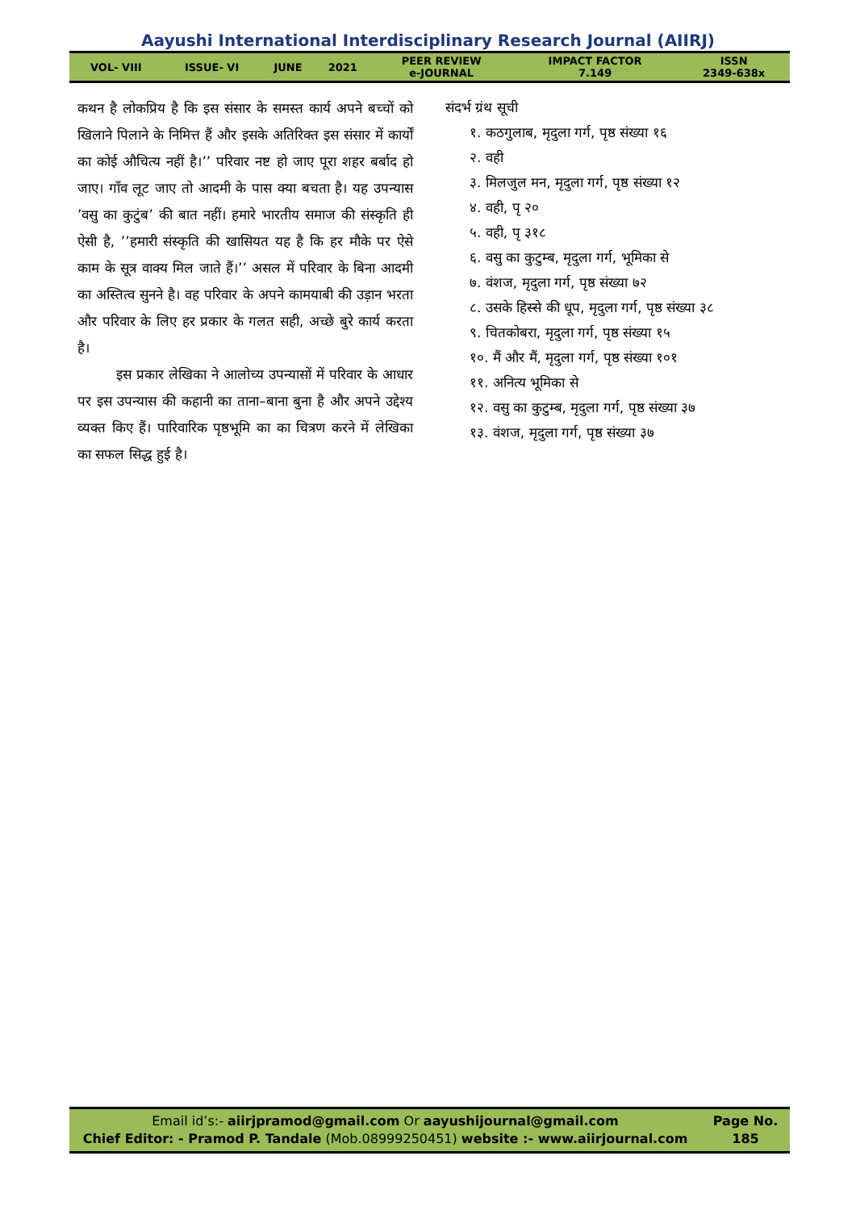Aayushi International Interdisciplinary Research Journal (AIIRJ)
| VOL- VIII | ISSUE- VI | JUNE | 2021 | PEER REVIEW e-JOURNAL | IMPACT FACTOR 7.149 | ISSN 2349-638x |
कथन है लोकप्रिय है कि इस संसार के समस्त कार्य अपने बच्चों को खिलाने पिलाने के निमित्त हैं और इसके अतिरिक्त इस संसार में कार्यों का कोई औचित्य नहीं है।’’ परिवार नष्ट हो जाए पूरा शहर बर्बाद हो जाए। गाँव लूट जाए तो आदमी के पास क्या बचता है। यह उपन्यास ’वसु का कुटुंब’ की बात नहीं। हमारे भारतीय समाज की संस्कृति ही ऐसी है, ’’हमारी संस्कृति की खासियत यह है कि हर मौके पर ऐसे काम के सूत्र वाक्य मिल जाते हैं।’’ असल में परिवार के बिना आदमी का अस्तित्व सुनने है। वह परिवार के अपने कामयाबी की उड़ान भरता और परिवार के लिए हर प्रकार के गलत सही, अच्छे बुरे कार्य करता है।
इस प्रकार लेखिका ने आलोच्य उपन्यासों में परिवार के आधार पर इस उपन्यास की कहानी का ताना–बाना बुना है और अपने उद्देश्य व्यक्त किए हैं। पारिवारिक पृष्ठभूमि का का चित्रण करने में लेखिका का सफल सिद्ध हुई है।
संदर्भ ग्रंथ सूची
१. कठगुलाब, मृदुला गर्ग, पृष्ठ संख्या १६
२. वही
३. मिलजुल मन, मृदुला गर्ग, पृष्ठ संख्या १२
४. वही, पृ २०
५. वही, पृ ३१८
६. वसु का कुटुम्ब, मृदुला गर्ग, भूमिका से
७. वंशज, मृदुला गर्ग, पृष्ठ संख्या ७२
८. उसके हिस्से की धूप, मृदुला गर्ग, पृष्ठ संख्या ३८
९. चितकोबरा, मृदुला गर्ग, पृष्ठ संख्या १५
१०. मैं और मैं, मृदुला गर्ग, पृष्ठ संख्या १०१
११. अनित्य भूमिका से
१२. वसु का कुटुम्ब, मृदुला गर्ग, पृष्ठ संख्या ३७
१३. वंशज, मृदुला गर्ग, पृष्ठ संख्या ३७
Email id’s:- aiirjpramod@gmail.com Or aayushijournal@gmail.com
Chief Editor: - Pramod P. Tandale (Mob.08999250451) website :- www.aiirjournal.com
Page No.
185